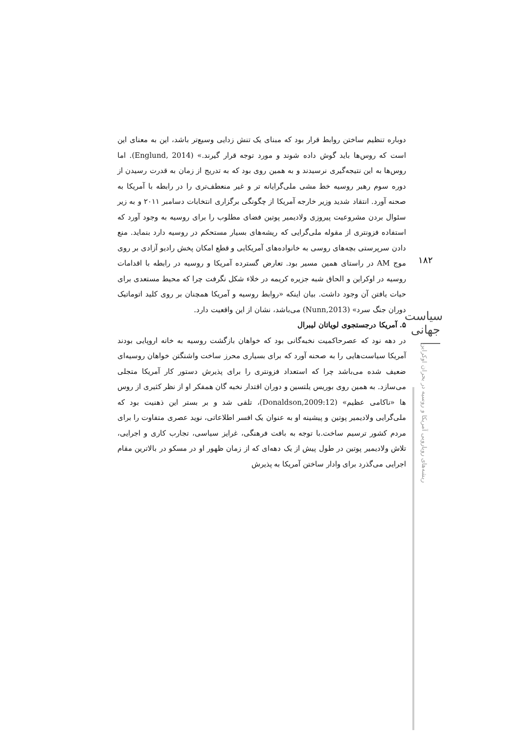دوباره تنظیم ساختن روابط قرار بود که مبنای یک تنش زدایی وسیع‌تر باشد، این به معنای این است که روس‌ها باید گوش داده شوند و مورد توجه قرار گیرند.» (Englund, 2014). اما روس‌ها به این نتیجه‌گیری نرسیدند و به همین روی بود که به تدریج از زمان به قدرت رسیدن از دوره سوم رهبر روسیه خط مشی ملی‌گرایانه تر و غیر منعطف‌تری را در رابطه با آمریکا به صحنه آورد. انتقاد شدید وزیر خارجه آمریکا از چگونگی برگزاری انتخابات دسامبر ۲۰۱۱ و به زیر سئوال بردن مشروعیت پیروزی ولادیمیر پوتین فضای مطلوب را برای روسیه به وجود آورد که استفاده فزونتری از مقوله ملی‌گرایی که ریشه‌های بسیار مستحکم در روسیه دارد بنماید. منع دادن سرپرستی بچه‌های روسی به خانواده‌های آمریکایی و قطع امکان پخش رادیو آزادی بر روی موج AM در راستای همین مسیر بود. تعارض گسترده آمریکا و روسیه در رابطه با اقدامات روسیه در اوکراین و الحاق شبه جزیره کریمه در خلاء شکل نگرفت چرا که محیط مستعدی برای حیات یافتن آن وجود داشت. بیان اینکه «روابط روسیه و آمریکا همچنان بر روی کلید اتوماتیک دوران جنگ سرد» (Nunn,2013) می‌باشد، نشان از این واقعیت دارد.
۵. آمریکا درجستجوی لویاتان لیبرال
در دهه نود که عصرحاکمیت نخبه‌گانی بود که خواهان بازگشت روسیه به خانه اروپایی بودند آمریکا سیاست‌هایی را به صحنه آورد که برای بسیاری محرز ساخت واشنگتن خواهان روسیه‌ای ضعیف شده می‌باشد چرا که استعداد فزونتری را برای پذیرش دستور کار آمریکا متجلی می‌سازد. به همین روی بوریس یلتسین و دوران اقتدار نخبه گان همفکر او از نظر کثیری از روس ها «ناکامی عظیم» (Donaldson,2009:12)، تلقی شد و بر بستر این ذهنیت بود که ملی‌گرایی ولادیمیر پوتین و پیشینه او به عنوان یک افسر اطلاعاتی، نوید عصری متفاوت را برای مردم کشور ترسیم ساخت.با توجه به بافت فرهنگی، غرایز سیاسی، تجارب کاری و اجرایی، تلاش ولادیمیر پوتین در طول پیش از یک دهه‌ای که از زمان ظهور او در مسکو در بالاترین مقام اجرایی می‌گذرد برای وادار ساختن آمریکا به پذیرش
۱۸۲
سیاست جهانی
ریشه‌های رویارویی آمریکا و روسیه در بحران اوکراین